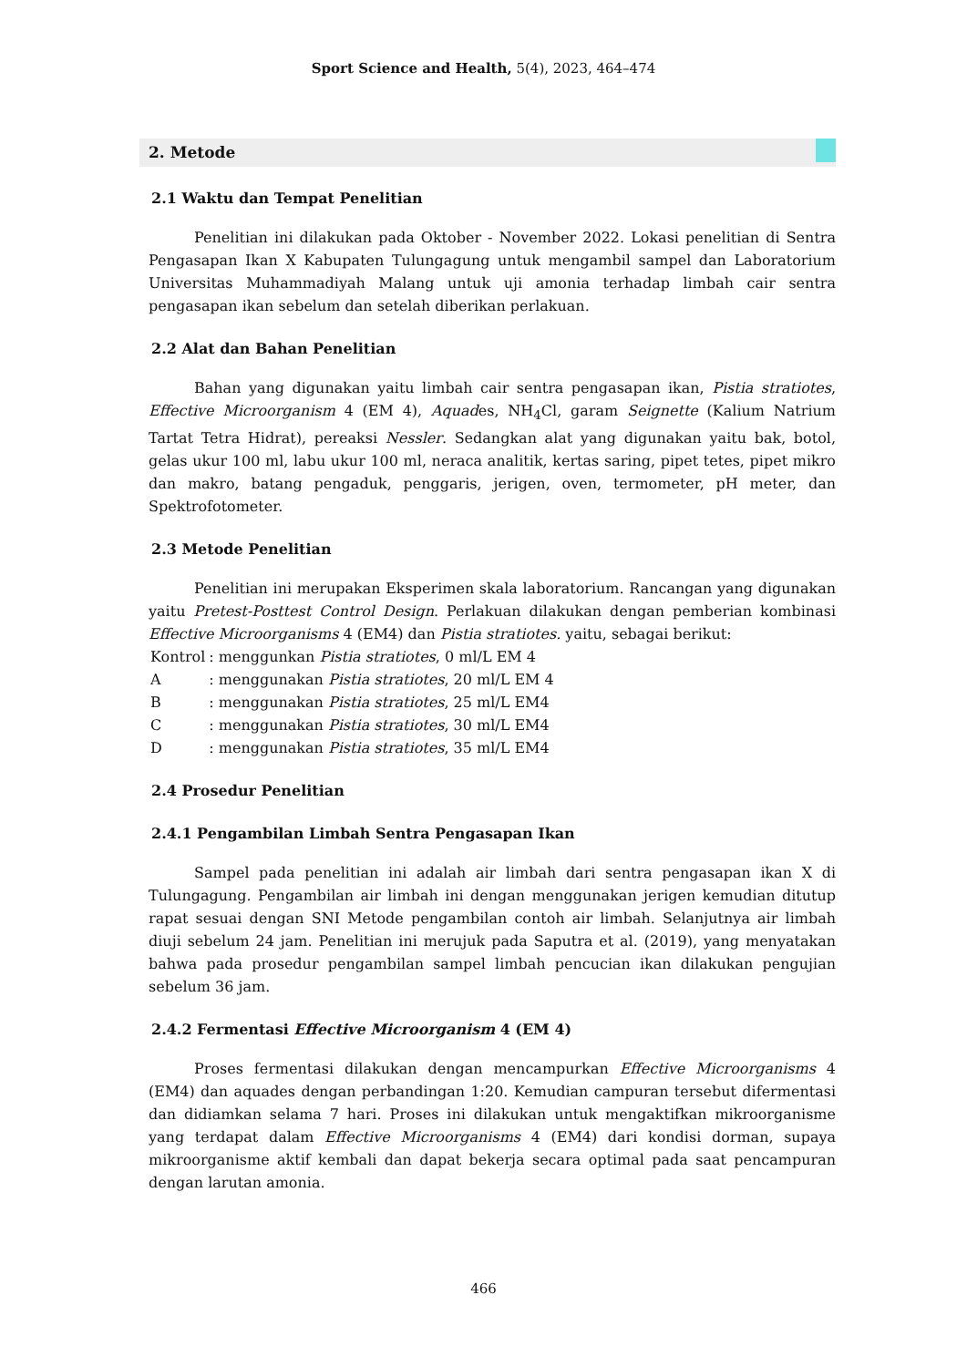Sport Science and Health, 5(4), 2023, 464–474
2. Metode
2.1 Waktu dan Tempat Penelitian
Penelitian ini dilakukan pada Oktober - November 2022. Lokasi penelitian di Sentra Pengasapan Ikan X Kabupaten Tulungagung untuk mengambil sampel dan Laboratorium Universitas Muhammadiyah Malang untuk uji amonia terhadap limbah cair sentra pengasapan ikan sebelum dan setelah diberikan perlakuan.
2.2 Alat dan Bahan Penelitian
Bahan yang digunakan yaitu limbah cair sentra pengasapan ikan, Pistia stratiotes, Effective Microorganism 4 (EM 4), Aquades, NH<sub>4</sub>Cl, garam Seignette (Kalium Natrium Tartat Tetra Hidrat), pereaksi Nessler. Sedangkan alat yang digunakan yaitu bak, botol, gelas ukur 100 ml, labu ukur 100 ml, neraca analitik, kertas saring, pipet tetes, pipet mikro dan makro, batang pengaduk, penggaris, jerigen, oven, termometer, pH meter, dan Spektrofotometer.
2.3 Metode Penelitian
Penelitian ini merupakan Eksperimen skala laboratorium. Rancangan yang digunakan yaitu Pretest-Posttest Control Design. Perlakuan dilakukan dengan pemberian kombinasi Effective Microorganisms 4 (EM4) dan Pistia stratiotes. yaitu, sebagai berikut:
| Kontrol | : menggunkan Pistia stratiotes , 0 ml/L EM 4 |
| A | : menggunakan Pistia stratiotes , 20 ml/L EM 4 |
| B | : menggunakan Pistia stratiotes , 25 ml/L EM4 |
| C | : menggunakan Pistia stratiotes , 30 ml/L EM4 |
| D | : menggunakan Pistia stratiotes , 35 ml/L EM4 |
2.4 Prosedur Penelitian
2.4.1 Pengambilan Limbah Sentra Pengasapan Ikan
Sampel pada penelitian ini adalah air limbah dari sentra pengasapan ikan X di Tulungagung. Pengambilan air limbah ini dengan menggunakan jerigen kemudian ditutup rapat sesuai dengan SNI Metode pengambilan contoh air limbah. Selanjutnya air limbah diuji sebelum 24 jam. Penelitian ini merujuk pada Saputra et al. (2019), yang menyatakan bahwa pada prosedur pengambilan sampel limbah pencucian ikan dilakukan pengujian sebelum 36 jam.
2.4.2 Fermentasi Effective Microorganism 4 (EM 4)
Proses fermentasi dilakukan dengan mencampurkan Effective Microorganisms 4 (EM4) dan aquades dengan perbandingan 1:20. Kemudian campuran tersebut difermentasi dan didiamkan selama 7 hari. Proses ini dilakukan untuk mengaktifkan mikroorganisme yang terdapat dalam Effective Microorganisms 4 (EM4) dari kondisi dorman, supaya mikroorganisme aktif kembali dan dapat bekerja secara optimal pada saat pencampuran dengan larutan amonia.
466